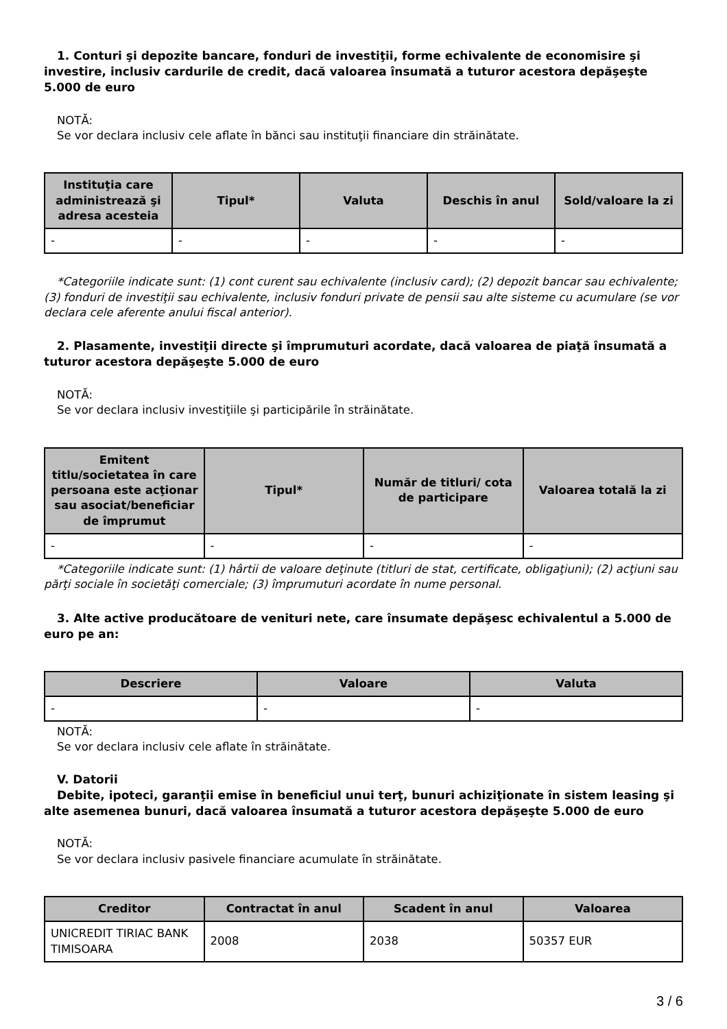1. Conturi şi depozite bancare, fonduri de investiţii, forme echivalente de economisire şi investire, inclusiv cardurile de credit, dacă valoarea însumată a tuturor acestora depăşeşte 5.000 de euro
NOTĂ:
Se vor declara inclusiv cele aflate în bănci sau instituţii financiare din străinătate.
| Instituţia care administrează şi adresa acesteia | Tipul* | Valuta | Deschis în anul | Sold/valoare la zi |
| --- | --- | --- | --- | --- |
| - | - | - | - | - |
*Categoriile indicate sunt: (1) cont curent sau echivalente (inclusiv card); (2) depozit bancar sau echivalente; (3) fonduri de investiţii sau echivalente, inclusiv fonduri private de pensii sau alte sisteme cu acumulare (se vor declara cele aferente anului fiscal anterior).
2. Plasamente, investiţii directe şi împrumuturi acordate, dacă valoarea de piaţă însumată a tuturor acestora depăşeşte 5.000 de euro
NOTĂ:
Se vor declara inclusiv investiţiile şi participările în străinătate.
| Emitent titlu/societatea în care persoana este acţionar sau asociat/beneficiar de împrumut | Tipul* | Număr de titluri/ cota de participare | Valoarea totală la zi |
| --- | --- | --- | --- |
| - | - | - | - |
*Categoriile indicate sunt: (1) hârtii de valoare deţinute (titluri de stat, certificate, obligaţiuni); (2) acţiuni sau părţi sociale în societăţi comerciale; (3) împrumuturi acordate în nume personal.
3. Alte active producătoare de venituri nete, care însumate depăşesc echivalentul a 5.000 de euro pe an:
| Descriere | Valoare | Valuta |
| --- | --- | --- |
| - | - | - |
NOTĂ:
Se vor declara inclusiv cele aflate în străinătate.
V. Datorii
Debite, ipoteci, garanţii emise în beneficiul unui terţ, bunuri achiziţionate în sistem leasing şi alte asemenea bunuri, dacă valoarea însumată a tuturor acestora depăşeşte 5.000 de euro
NOTĂ:
Se vor declara inclusiv pasivele financiare acumulate în străinătate.
| Creditor | Contractat în anul | Scadent în anul | Valoarea |
| --- | --- | --- | --- |
| UNICREDIT TIRIAC BANK TIMISOARA | 2008 | 2038 | 50357 EUR |
3 / 6